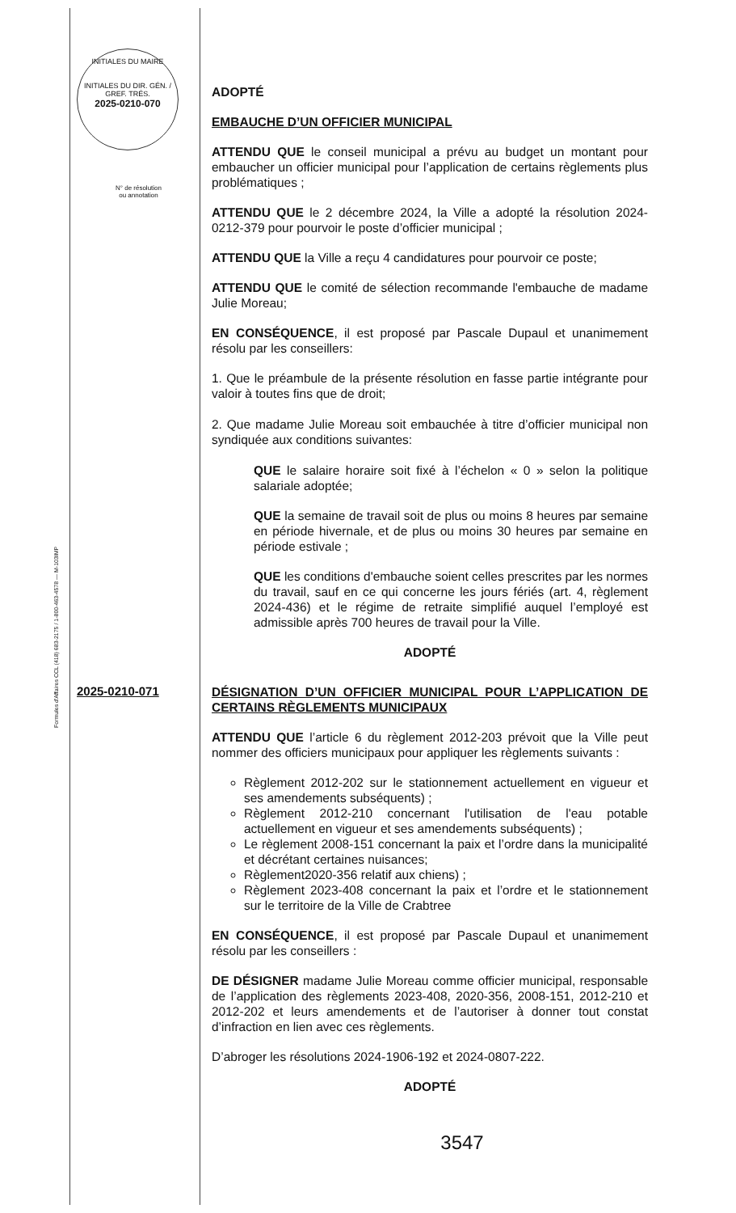Formules d'Affaires CCL (418) 683-2175 / 1-800-463-4578 — M-103IMP
INITIALES DU MAIRE
INITIALES DU DIR. GÉN. / GREF. TRÉS.
2025-0210-070
N° de résolution
ou annotation
2025-0210-071
ADOPTÉ
EMBAUCHE D’UN OFFICIER MUNICIPAL
ATTENDU QUE le conseil municipal a prévu au budget un montant pour embaucher un officier municipal pour l’application de certains règlements plus problématiques ;
ATTENDU QUE le 2 décembre 2024, la Ville a adopté la résolution 2024-0212-379 pour pourvoir le poste d’officier municipal ;
ATTENDU QUE la Ville a reçu 4 candidatures pour pourvoir ce poste;
ATTENDU QUE le comité de sélection recommande l'embauche de madame Julie Moreau;
EN CONSÉQUENCE, il est proposé par Pascale Dupaul et unanimement résolu par les conseillers:
1. Que le préambule de la présente résolution en fasse partie intégrante pour valoir à toutes fins que de droit;
2. Que madame Julie Moreau soit embauchée à titre d’officier municipal non syndiquée aux conditions suivantes:
QUE le salaire horaire soit fixé à l’échelon « 0 » selon la politique salariale adoptée;
QUE la semaine de travail soit de plus ou moins 8 heures par semaine en période hivernale, et de plus ou moins 30 heures par semaine en période estivale ;
QUE les conditions d'embauche soient celles prescrites par les normes du travail, sauf en ce qui concerne les jours fériés (art. 4, règlement 2024-436) et le régime de retraite simplifié auquel l’employé est admissible après 700 heures de travail pour la Ville.
ADOPTÉ
DÉSIGNATION D’UN OFFICIER MUNICIPAL POUR L’APPLICATION DE CERTAINS RÈGLEMENTS MUNICIPAUX
ATTENDU QUE l’article 6 du règlement 2012-203 prévoit que la Ville peut nommer des officiers municipaux pour appliquer les règlements suivants :
Règlement 2012-202 sur le stationnement actuellement en vigueur et ses amendements subséquents) ;
Règlement 2012-210 concernant l'utilisation de l'eau potable actuellement en vigueur et ses amendements subséquents) ;
Le règlement 2008-151 concernant la paix et l’ordre dans la municipalité et décrétant certaines nuisances;
Règlement2020-356 relatif aux chiens) ;
Règlement 2023-408 concernant la paix et l’ordre et le stationnement sur le territoire de la Ville de Crabtree
EN CONSÉQUENCE, il est proposé par Pascale Dupaul et unanimement résolu par les conseillers :
DE DÉSIGNER madame Julie Moreau comme officier municipal, responsable de l’application des règlements 2023-408, 2020-356, 2008-151, 2012-210 et 2012-202 et leurs amendements et de l’autoriser à donner tout constat d’infraction en lien avec ces règlements.
D’abroger les résolutions 2024-1906-192 et 2024-0807-222.
ADOPTÉ
3547